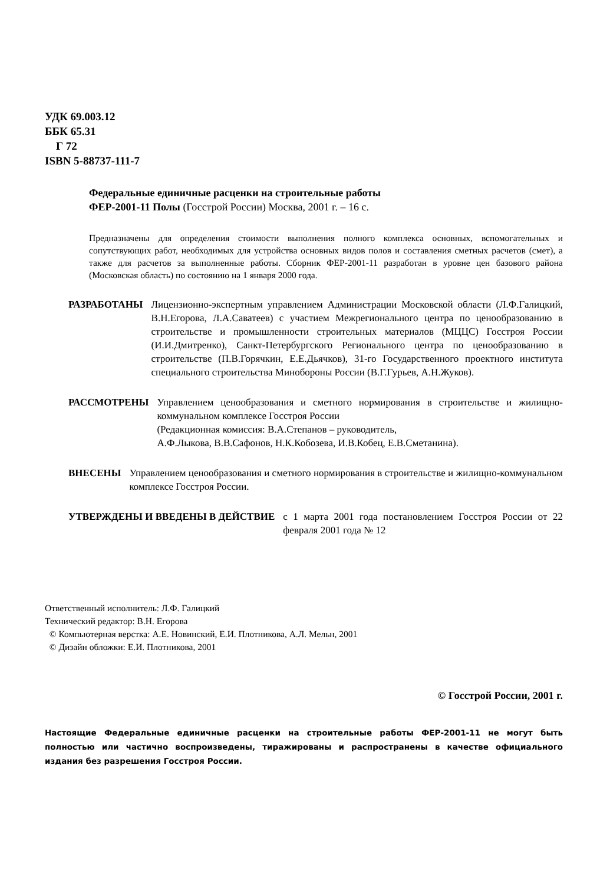УДК 69.003.12
ББК 65.31
Г 72
ISBN 5-88737-111-7
Федеральные единичные расценки на строительные работы
ФЕР-2001-11 Полы (Госстрой России) Москва, 2001 г. – 16 с.
Предназначены для определения стоимости выполнения полного комплекса основных, вспомогательных и сопутствующих работ, необходимых для устройства основных видов полов и составления сметных расчетов (смет), а также для расчетов за выполненные работы. Сборник ФЕР-2001-11 разработан в уровне цен базового района (Московская область) по состоянию на 1 января 2000 года.
РАЗРАБОТАНЫ Лицензионно-экспертным управлением Администрации Московской области (Л.Ф.Галицкий, В.Н.Егорова, Л.А.Саватеев) с участием Межрегионального центра по ценообразованию в строительстве и промышленности строительных материалов (МЦЦС) Госстроя России (И.И.Дмитренко), Санкт-Петербургского Регионального центра по ценообразованию в строительстве (П.В.Горячкин, Е.Е.Дьячков), 31-го Государственного проектного института специального строительства Минобороны России (В.Г.Гурьев, А.Н.Жуков).
РАССМОТРЕНЫ Управлением ценообразования и сметного нормирования в строительстве и жилищно-коммунальном комплексе Госстроя России
(Редакционная комиссия: В.А.Степанов – руководитель,
А.Ф.Лыкова, В.В.Сафонов, Н.К.Кобозева, И.В.Кобец, Е.В.Сметанина).
ВНЕСЕНЫ Управлением ценообразования и сметного нормирования в строительстве и жилищно-коммунальном комплексе Госстроя России.
УТВЕРЖДЕНЫ И ВВЕДЕНЫ В ДЕЙСТВИЕ с 1 марта 2001 года постановлением Госстроя России от 22 февраля 2001 года № 12
Ответственный исполнитель: Л.Ф. Галицкий
Технический редактор: В.Н. Егорова
© Компьютерная верстка: А.Е. Новинский, Е.И. Плотникова, А.Л. Мельн, 2001
© Дизайн обложки: Е.И. Плотникова, 2001
© Госстрой России, 2001 г.
Настоящие Федеральные единичные расценки на строительные работы ФЕР-2001-11 не могут быть полностью или частично воспроизведены, тиражированы и распространены в качестве официального издания без разрешения Госстроя России.